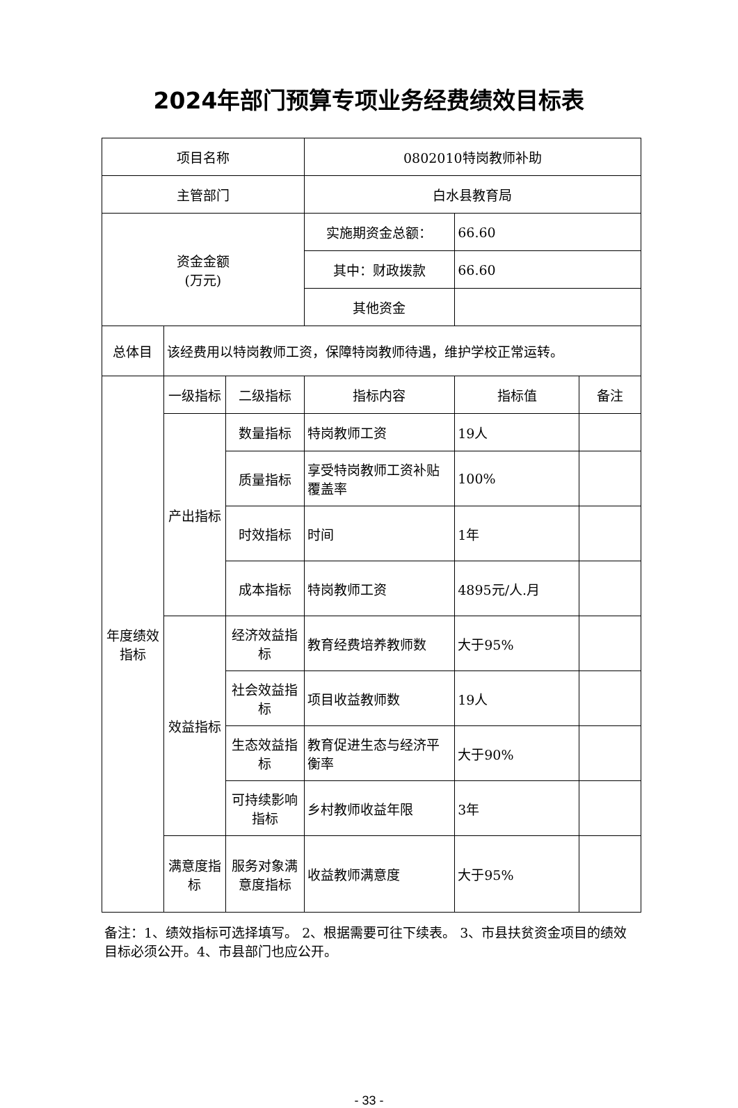2024年部门预算专项业务经费绩效目标表
| 项目名称 | | | 0802010特岗教师补助 | | |
| 主管部门 | | | 白水县教育局 | | |
| 资金金额 (万元) | | | 实施期资金总额： | 66.60 | |
| | | | 其中：财政拨款 | 66.60 | |
| | | | 其他资金 | | |
| 总体目 | 该经费用以特岗教师工资，保障特岗教师待遇，维护学校正常运转。 | | | | |
| 年度绩效指标 | 一级指标 | 二级指标 | 指标内容 | 指标值 | 备注 |
| | 产出指标 | 数量指标 | 特岗教师工资 | 19人 | |
| | | 质量指标 | 享受特岗教师工资补贴覆盖率 | 100% | |
| | | 时效指标 | 时间 | 1年 | |
| | | 成本指标 | 特岗教师工资 | 4895元/人.月 | |
| | 效益指标 | 经济效益指标 | 教育经费培养教师数 | 大于95% | |
| | | 社会效益指标 | 项目收益教师数 | 19人 | |
| | | 生态效益指标 | 教育促进生态与经济平衡率 | 大于90% | |
| | | 可持续影响指标 | 乡村教师收益年限 | 3年 | |
| | 满意度指标 | 服务对象满意度指标 | 收益教师满意度 | 大于95% | |
备注：1、绩效指标可选择填写。 2、根据需要可往下续表。 3、市县扶贫资金项目的绩效目标必须公开。4、市县部门也应公开。
- 33 -